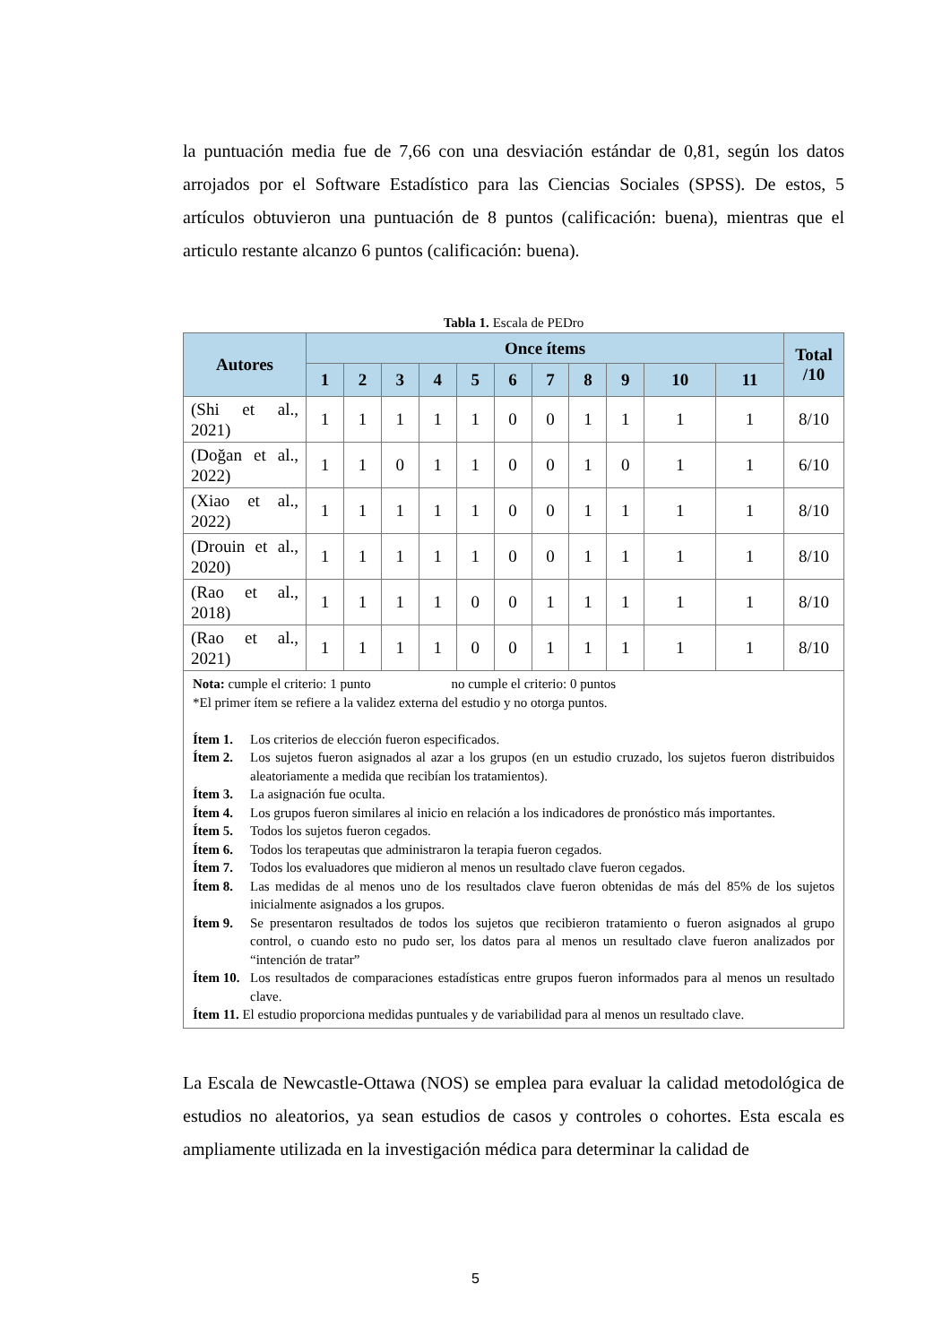la puntuación media fue de 7,66 con una desviación estándar de 0,81, según los datos arrojados por el Software Estadístico para las Ciencias Sociales (SPSS). De estos, 5 artículos obtuvieron una puntuación de 8 puntos (calificación: buena), mientras que el articulo restante alcanzo 6 puntos (calificación: buena).
Tabla 1. Escala de PEDro
| Autores | Once ítems | | | | | | | | | | | Total /10 |
| --- | --- | --- | --- | --- | --- | --- | --- | --- | --- | --- | --- | --- |
| | 1 | 2 | 3 | 4 | 5 | 6 | 7 | 8 | 9 | 10 | 11 | |
| (Shi et al., 2021) | 1 | 1 | 1 | 1 | 1 | 0 | 0 | 1 | 1 | 1 | 1 | 8/10 |
| (Doğan et al., 2022) | 1 | 1 | 0 | 1 | 1 | 0 | 0 | 1 | 0 | 1 | 1 | 6/10 |
| (Xiao et al., 2022) | 1 | 1 | 1 | 1 | 1 | 0 | 0 | 1 | 1 | 1 | 1 | 8/10 |
| (Drouin et al., 2020) | 1 | 1 | 1 | 1 | 1 | 0 | 0 | 1 | 1 | 1 | 1 | 8/10 |
| (Rao et al., 2018) | 1 | 1 | 1 | 1 | 0 | 0 | 1 | 1 | 1 | 1 | 1 | 8/10 |
| (Rao et al., 2021) | 1 | 1 | 1 | 1 | 0 | 0 | 1 | 1 | 1 | 1 | 1 | 8/10 |
| Nota: cumple el criterio: 1 punto no cumple el criterio: 0 puntos *El primer ítem se refiere a la validez externa del estudio y no otorga puntos. Ítem 1. Los criterios de elección fueron especificados. Ítem 2. Los sujetos fueron asignados al azar a los grupos (en un estudio cruzado, los sujetos fueron distribuidos aleatoriamente a medida que recibían los tratamientos). Ítem 3. La asignación fue oculta. Ítem 4. Los grupos fueron similares al inicio en relación a los indicadores de pronóstico más importantes. Ítem 5. Todos los sujetos fueron cegados. Ítem 6. Todos los terapeutas que administraron la terapia fueron cegados. Ítem 7. Todos los evaluadores que midieron al menos un resultado clave fueron cegados. Ítem 8. Las medidas de al menos uno de los resultados clave fueron obtenidas de más del 85% de los sujetos inicialmente asignados a los grupos. Ítem 9. Se presentaron resultados de todos los sujetos que recibieron tratamiento o fueron asignados al grupo control, o cuando esto no pudo ser, los datos para al menos un resultado clave fueron analizados por “intención de tratar” Ítem 10. Los resultados de comparaciones estadísticas entre grupos fueron informados para al menos un resultado clave. Ítem 11. El estudio proporciona medidas puntuales y de variabilidad para al menos un resultado clave. | | | | | | | | | | | | |
La Escala de Newcastle-Ottawa (NOS) se emplea para evaluar la calidad metodológica de estudios no aleatorios, ya sean estudios de casos y controles o cohortes. Esta escala es ampliamente utilizada en la investigación médica para determinar la calidad de
5